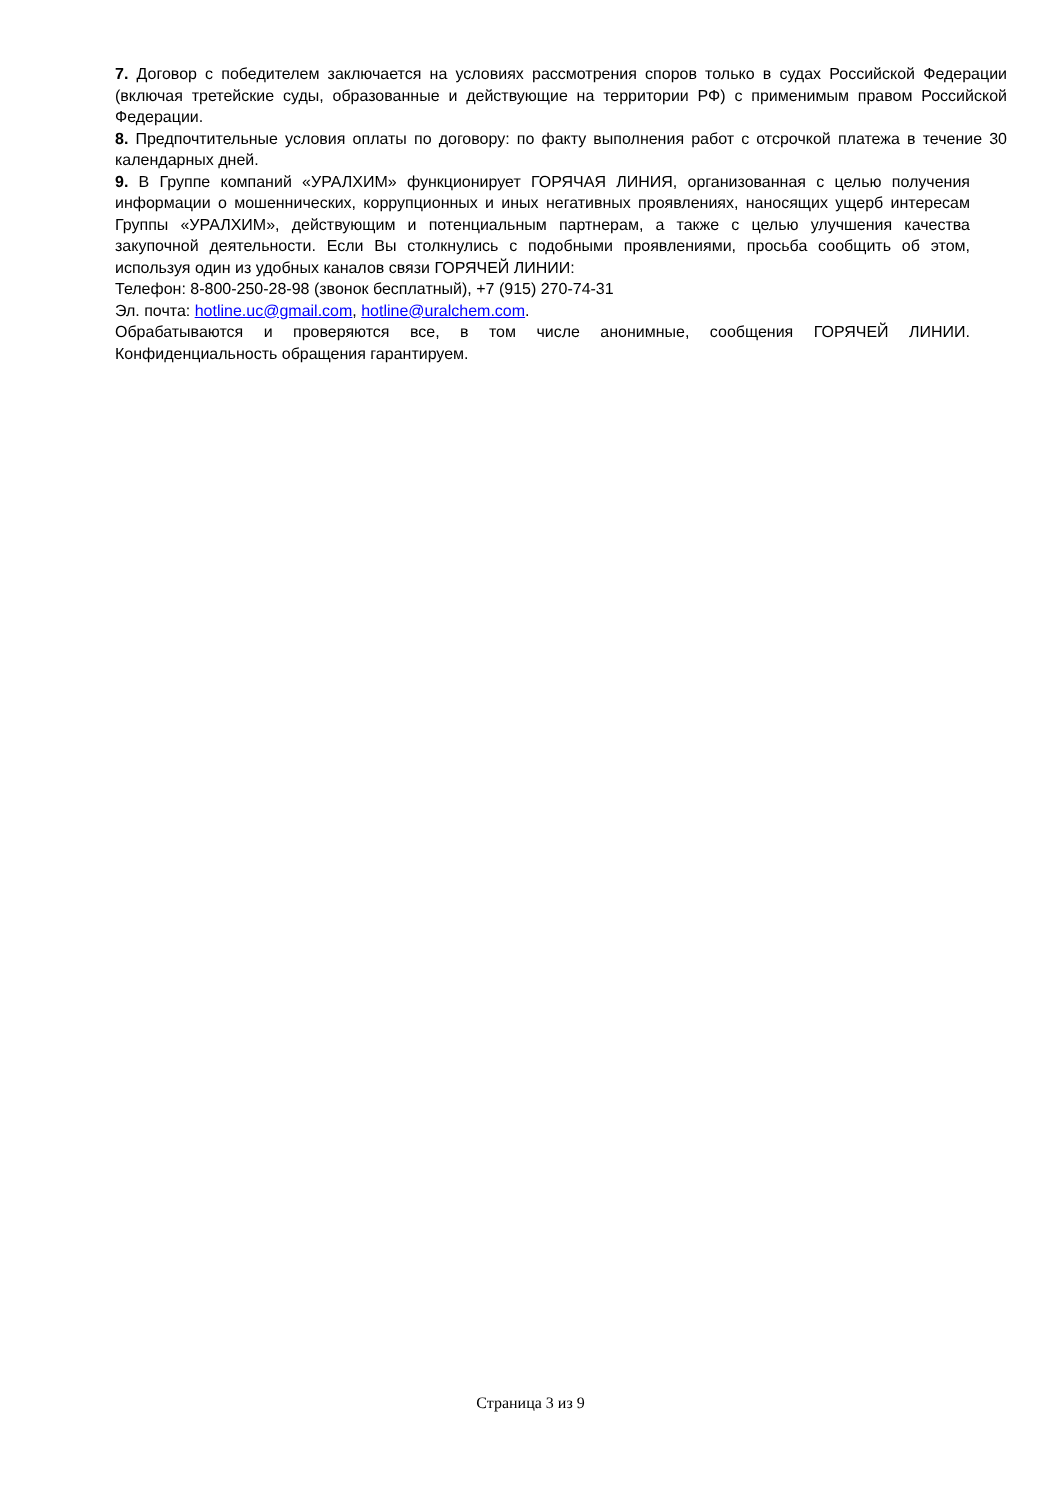7. Договор с победителем заключается на условиях рассмотрения споров только в судах Российской Федерации (включая третейские суды, образованные и действующие на территории РФ) с применимым правом Российской Федерации.
8. Предпочтительные условия оплаты по договору: по факту выполнения работ с отсрочкой платежа в течение 30 календарных дней.
9. В Группе компаний «УРАЛХИМ» функционирует ГОРЯЧАЯ ЛИНИЯ, организованная с целью получения информации о мошеннических, коррупционных и иных негативных проявлениях, наносящих ущерб интересам Группы «УРАЛХИМ», действующим и потенциальным партнерам, а также с целью улучшения качества закупочной деятельности. Если Вы столкнулись с подобными проявлениями, просьба сообщить об этом, используя один из удобных каналов связи ГОРЯЧЕЙ ЛИНИИ:
Телефон: 8-800-250-28-98 (звонок бесплатный), +7 (915) 270-74-31
Эл. почта: hotline.uc@gmail.com, hotline@uralchem.com.
Обрабатываются и проверяются все, в том числе анонимные, сообщения ГОРЯЧЕЙ ЛИНИИ. Конфиденциальность обращения гарантируем.
Страница 3 из 9